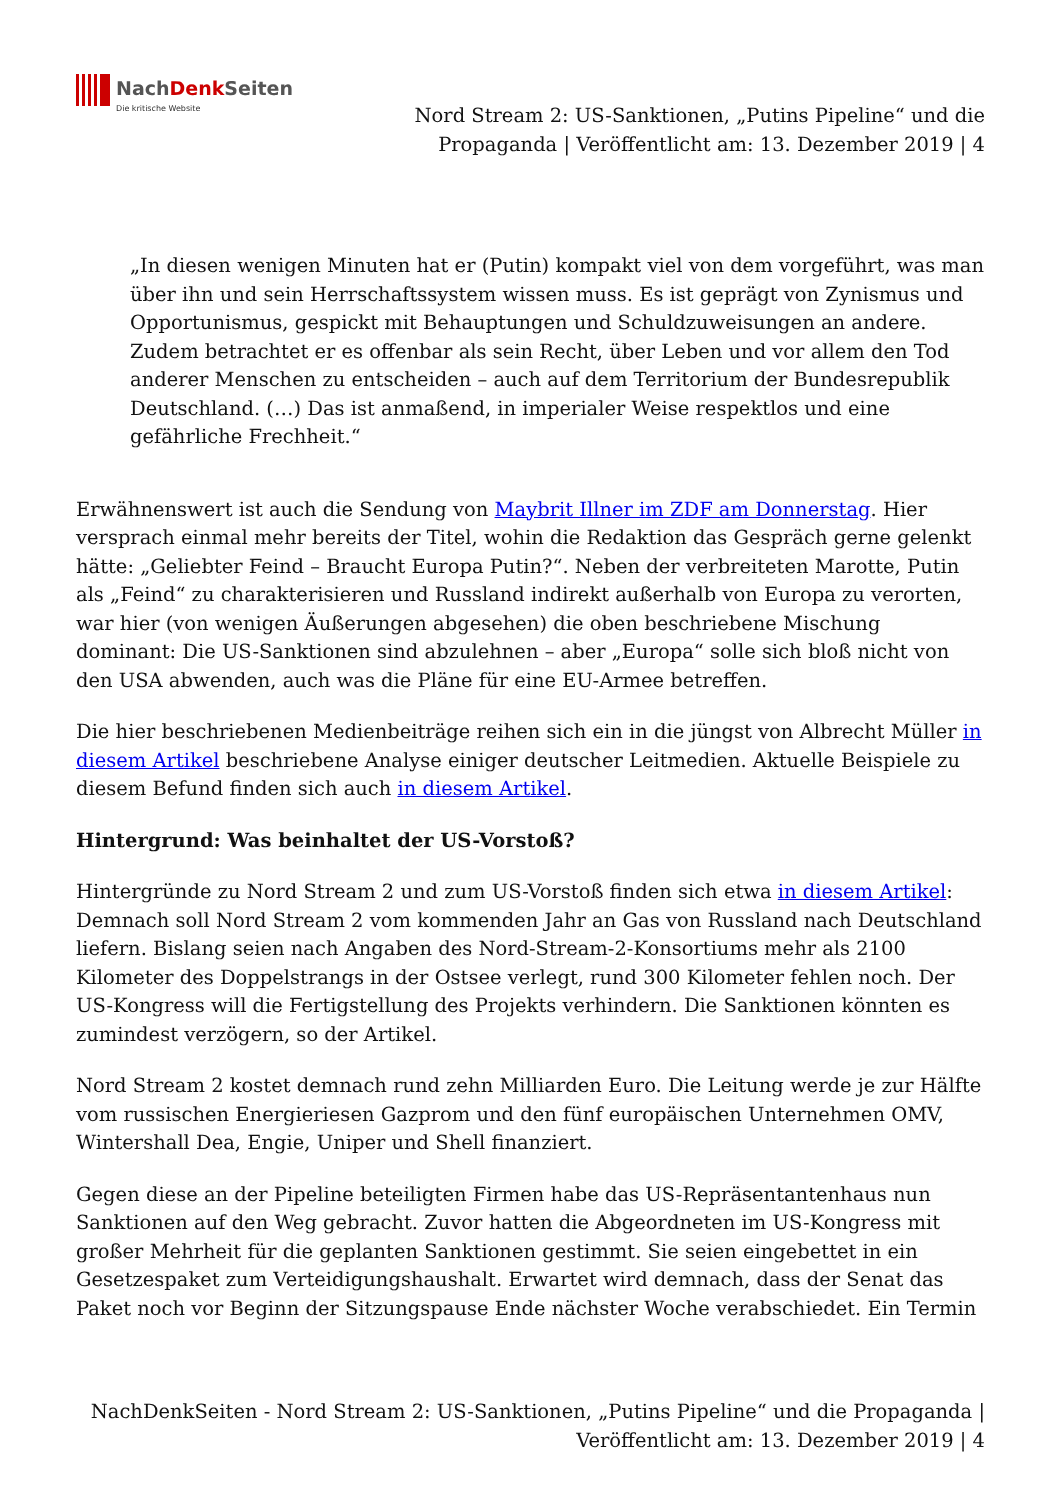NachDenk Seiten
Die kritische Website
Nord Stream 2: US-Sanktionen, „Putins Pipeline“ und die Propaganda | Veröffentlicht am: 13. Dezember 2019 | 4
„In diesen wenigen Minuten hat er (Putin) kompakt viel von dem vorgeführt, was man über ihn und sein Herrschaftssystem wissen muss. Es ist geprägt von Zynismus und Opportunismus, gespickt mit Behauptungen und Schuldzuweisungen an andere. Zudem betrachtet er es offenbar als sein Recht, über Leben und vor allem den Tod anderer Menschen zu entscheiden – auch auf dem Territorium der Bundesrepublik Deutschland. (…) Das ist anmaßend, in imperialer Weise respektlos und eine gefährliche Frechheit.“
Erwähnenswert ist auch die Sendung von Maybrit Illner im ZDF am Donnerstag. Hier versprach einmal mehr bereits der Titel, wohin die Redaktion das Gespräch gerne gelenkt hätte: „Geliebter Feind – Braucht Europa Putin?“. Neben der verbreiteten Marotte, Putin als „Feind“ zu charakterisieren und Russland indirekt außerhalb von Europa zu verorten, war hier (von wenigen Äußerungen abgesehen) die oben beschriebene Mischung dominant: Die US-Sanktionen sind abzulehnen – aber „Europa“ solle sich bloß nicht von den USA abwenden, auch was die Pläne für eine EU-Armee betreffen.
Die hier beschriebenen Medienbeiträge reihen sich ein in die jüngst von Albrecht Müller in diesem Artikel beschriebene Analyse einiger deutscher Leitmedien. Aktuelle Beispiele zu diesem Befund finden sich auch in diesem Artikel.
Hintergrund: Was beinhaltet der US-Vorstoß?
Hintergründe zu Nord Stream 2 und zum US-Vorstoß finden sich etwa in diesem Artikel: Demnach soll Nord Stream 2 vom kommenden Jahr an Gas von Russland nach Deutschland liefern. Bislang seien nach Angaben des Nord-Stream-2-Konsortiums mehr als 2100 Kilometer des Doppelstrangs in der Ostsee verlegt, rund 300 Kilometer fehlen noch. Der US-Kongress will die Fertigstellung des Projekts verhindern. Die Sanktionen könnten es zumindest verzögern, so der Artikel.
Nord Stream 2 kostet demnach rund zehn Milliarden Euro. Die Leitung werde je zur Hälfte vom russischen Energieriesen Gazprom und den fünf europäischen Unternehmen OMV, Wintershall Dea, Engie, Uniper und Shell finanziert.
Gegen diese an der Pipeline beteiligten Firmen habe das US-Repräsentantenhaus nun Sanktionen auf den Weg gebracht. Zuvor hatten die Abgeordneten im US-Kongress mit großer Mehrheit für die geplanten Sanktionen gestimmt. Sie seien eingebettet in ein Gesetzespaket zum Verteidigungshaushalt. Erwartet wird demnach, dass der Senat das Paket noch vor Beginn der Sitzungspause Ende nächster Woche verabschiedet. Ein Termin
NachDenkSeiten - Nord Stream 2: US-Sanktionen, „Putins Pipeline“ und die Propaganda | Veröffentlicht am: 13. Dezember 2019 | 4